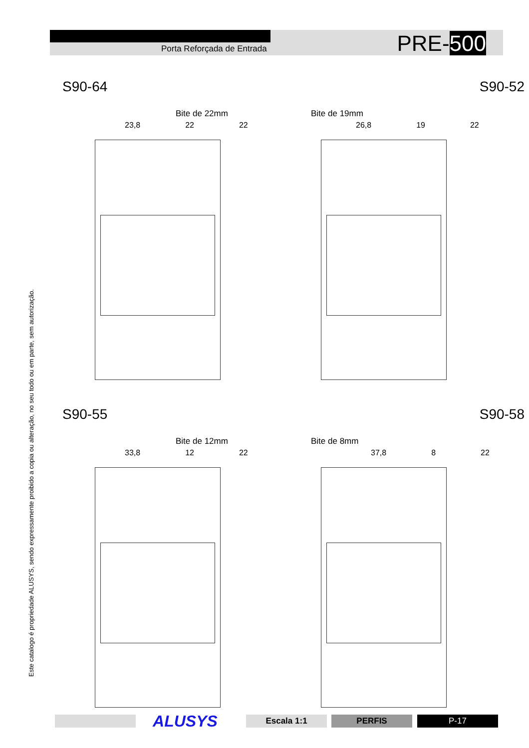Este catalogo é propriedade ALUSYS, sendo expressamente proibido a copia ou alteração, no seu todo ou em parte, sem autorização.
Porta Reforçada de Entrada PRE-500
S90-64
Bite de 22mm
23,8 22 22
S90-52
Bite de 19mm
26,8 19 22
S90-55
Bite de 12mm
33,8 12 22
S90-58
Bite de 8mm
37,8 8 22
ALUSYS Escala 1:1 PERFIS P-17